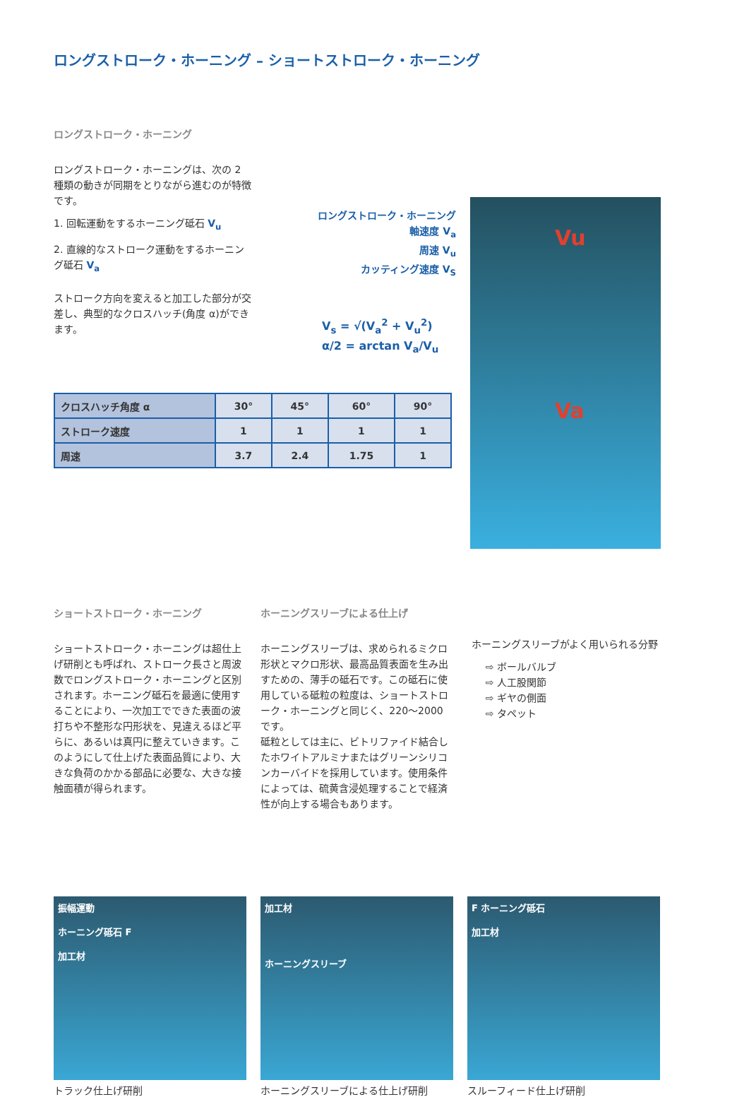ロングストローク・ホーニング – ショートストローク・ホーニング
ロングストローク・ホーニング
ロングストローク・ホーニングは、次の 2 種類の動きが同期をとりながら進むのが特徴です。
1. 回転運動をするホーニング砥石 V<sub>u</sub>
2. 直線的なストローク運動をするホーニング砥石 V<sub>a</sub>
ストローク方向を変えると加工した部分が交差し、典型的なクロスハッチ(角度 α)ができます。
ロングストローク・ホーニング
軸速度 V<sub>a</sub>
周速 V<sub>u</sub>
カッティング速度 V<sub>S</sub>
V<sub>s</sub> = √(V<sub>a</sub><sup>2</sup> + V<sub>u</sub><sup>2</sup>)
α/2 = arctan V<sub>a</sub>/V<sub>u</sub>
| クロスハッチ角度 α | 30° | 45° | 60° | 90° |
| ストローク速度 | 1 | 1 | 1 | 1 |
| 周速 | 3.7 | 2.4 | 1.75 | 1 |
Vu
Va
ショートストローク・ホーニング
ショートストローク・ホーニングは超仕上げ研削とも呼ばれ、ストローク長さと周波数でロングストローク・ホーニングと区別されます。ホーニング砥石を最適に使用することにより、一次加工でできた表面の波打ちや不整形な円形状を、見違えるほど平らに、あるいは真円に整えていきます。このようにして仕上げた表面品質により、大きな負荷のかかる部品に必要な、大きな接触面積が得られます。
ホーニングスリーブによる仕上げ
ホーニングスリーブは、求められるミクロ形状とマクロ形状、最高品質表面を生み出すための、薄手の砥石です。この砥石に使用している砥粒の粒度は、ショートストローク・ホーニングと同じく、220～2000 です。
砥粒としては主に、ビトリファイド結合したホワイトアルミナまたはグリーンシリコンカーバイドを採用しています。使用条件によっては、硫黄含浸処理することで経済性が向上する場合もあります。
ホーニングスリーブがよく用いられる分野
⇨ ボールバルブ
⇨ 人工股関節
⇨ ギヤの側面
⇨ タペット
振幅運動
ホーニング砥石 F
加工材
トラック仕上げ研削
加工材
ホーニングスリーブ
ホーニングスリーブによる仕上げ研削
F ホーニング砥石
加工材
スルーフィード仕上げ研削